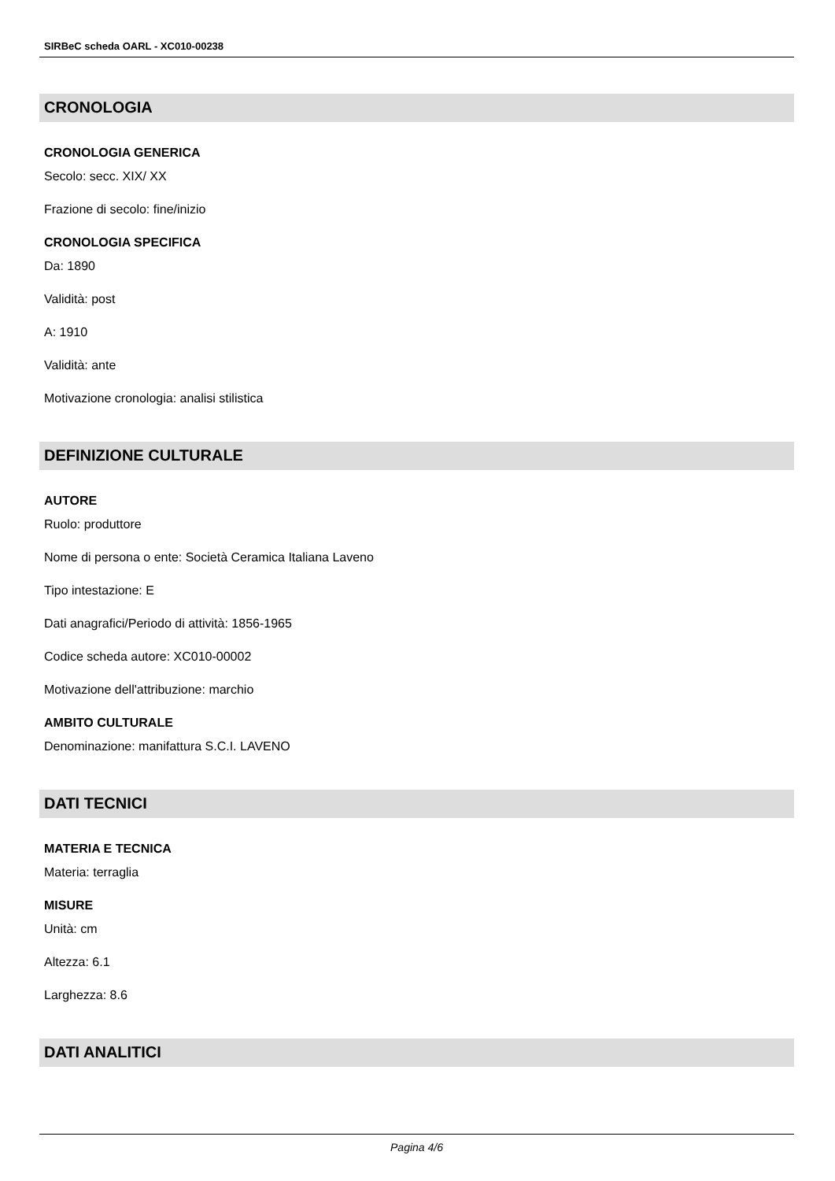SIRBeC scheda OARL - XC010-00238
CRONOLOGIA
CRONOLOGIA GENERICA
Secolo: secc. XIX/ XX
Frazione di secolo: fine/inizio
CRONOLOGIA SPECIFICA
Da: 1890
Validità: post
A: 1910
Validità: ante
Motivazione cronologia: analisi stilistica
DEFINIZIONE CULTURALE
AUTORE
Ruolo: produttore
Nome di persona o ente: Società Ceramica Italiana Laveno
Tipo intestazione: E
Dati anagrafici/Periodo di attività: 1856-1965
Codice scheda autore: XC010-00002
Motivazione dell'attribuzione: marchio
AMBITO CULTURALE
Denominazione: manifattura S.C.I. LAVENO
DATI TECNICI
MATERIA E TECNICA
Materia: terraglia
MISURE
Unità: cm
Altezza: 6.1
Larghezza: 8.6
DATI ANALITICI
Pagina 4/6